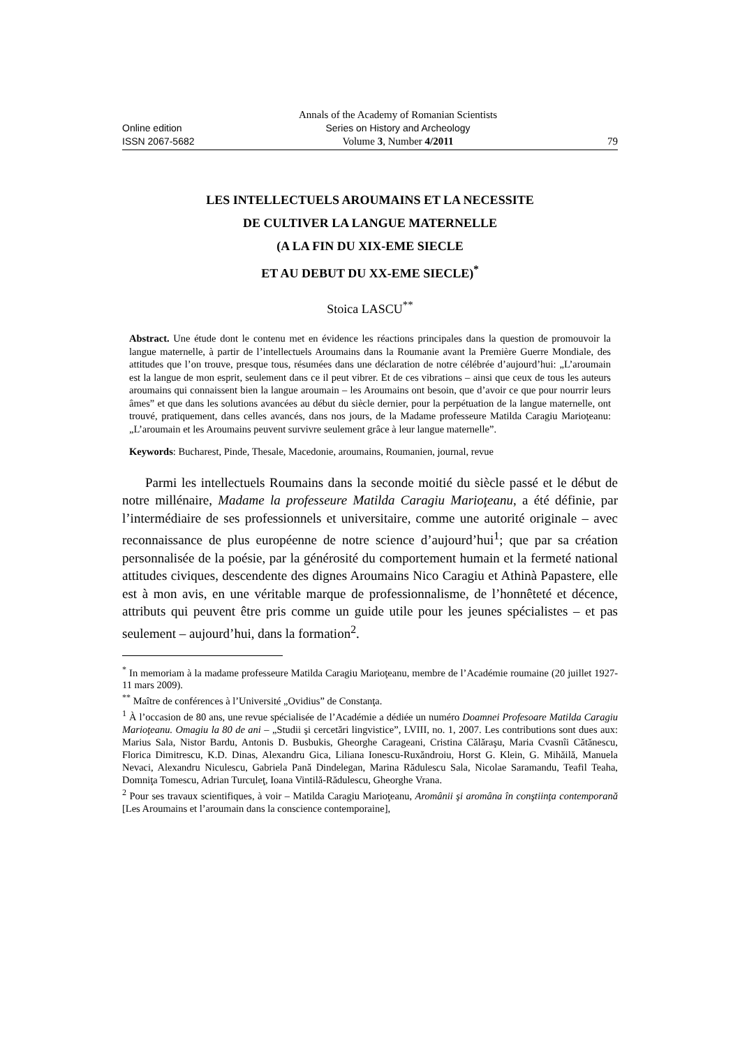Online edition
ISSN 2067-5682
Annals of the Academy of Romanian Scientists
Series on History and Archeology
Volume 3, Number 4/2011
79
LES INTELLECTUELS AROUMAINS ET LA NECESSITE
DE CULTIVER LA LANGUE MATERNELLE
(A LA FIN DU XIX-EME SIECLE
ET AU DEBUT DU XX-EME SIECLE)<sup>*</sup>
Stoica LASCU<sup>**</sup>
Abstract. Une étude dont le contenu met en évidence les réactions principales dans la question de promouvoir la langue maternelle, à partir de l’intellectuels Aroumains dans la Roumanie avant la Première Guerre Mondiale, des attitudes que l’on trouve, presque tous, résumées dans une déclaration de notre célébrée d’aujourd’hui: „L’aroumain est la langue de mon esprit, seulement dans ce il peut vibrer. Et de ces vibrations – ainsi que ceux de tous les auteurs aroumains qui connaissent bien la langue aroumain – les Aroumains ont besoin, que d’avoir ce que pour nourrir leurs âmes” et que dans les solutions avancées au début du siècle dernier, pour la perpétuation de la langue maternelle, ont trouvé, pratiquement, dans celles avancés, dans nos jours, de la Madame professeure Matilda Caragiu Marioţeanu: „L’aroumain et les Aroumains peuvent survivre seulement grâce à leur langue maternelle”.
Keywords: Bucharest, Pinde, Thesale, Macedonie, aroumains, Roumanien, journal, revue
Parmi les intellectuels Roumains dans la seconde moitié du siècle passé et le début de notre millénaire, Madame la professeure Matilda Caragiu Marioţeanu, a été définie, par l’intermédiaire de ses professionnels et universitaire, comme une autorité originale – avec reconnaissance de plus européenne de notre science d’aujourd’hui<sup>1</sup>; que par sa création personnalisée de la poésie, par la générosité du comportement humain et la fermeté national attitudes civiques, descendente des dignes Aroumains Nico Caragiu et Athinà Papastere, elle est à mon avis, en une véritable marque de professionnalisme, de l’honnêteté et décence, attributs qui peuvent être pris comme un guide utile pour les jeunes spécialistes – et pas seulement – aujourd’hui, dans la formation<sup>2</sup>.
<sup>*</sup> In memoriam à la madame professeure Matilda Caragiu Marioţeanu, membre de l’Académie roumaine (20 juillet 1927-11 mars 2009).
<sup>**</sup> Maître de conférences à l’Université „Ovidius” de Constanţa.
<sup>1</sup> À l’occasion de 80 ans, une revue spécialisée de l’Académie a dédiée un numéro Doamnei Profesoare Matilda Caragiu Marioţeanu. Omagiu la 80 de ani – „Studii şi cercetări lingvistice”, LVIII, no. 1, 2007. Les contributions sont dues aux: Marius Sala, Nistor Bardu, Antonis D. Busbukis, Gheorghe Carageani, Cristina Călăraşu, Maria Cvasnîi Cătănescu, Florica Dimitrescu, K.D. Dinas, Alexandru Gica, Liliana Ionescu-Ruxăndroiu, Horst G. Klein, G. Mihăilă, Manuela Nevaci, Alexandru Niculescu, Gabriela Pană Dindelegan, Marina Rădulescu Sala, Nicolae Saramandu, Teafil Teaha, Domniţa Tomescu, Adrian Turculeţ, Ioana Vintilă-Rădulescu, Gheorghe Vrana.
<sup>2</sup> Pour ses travaux scientifiques, à voir – Matilda Caragiu Marioţeanu, Aromânii şi aromâna în conştiinţa contemporană [Les Aroumains et l’aroumain dans la conscience contemporaine],